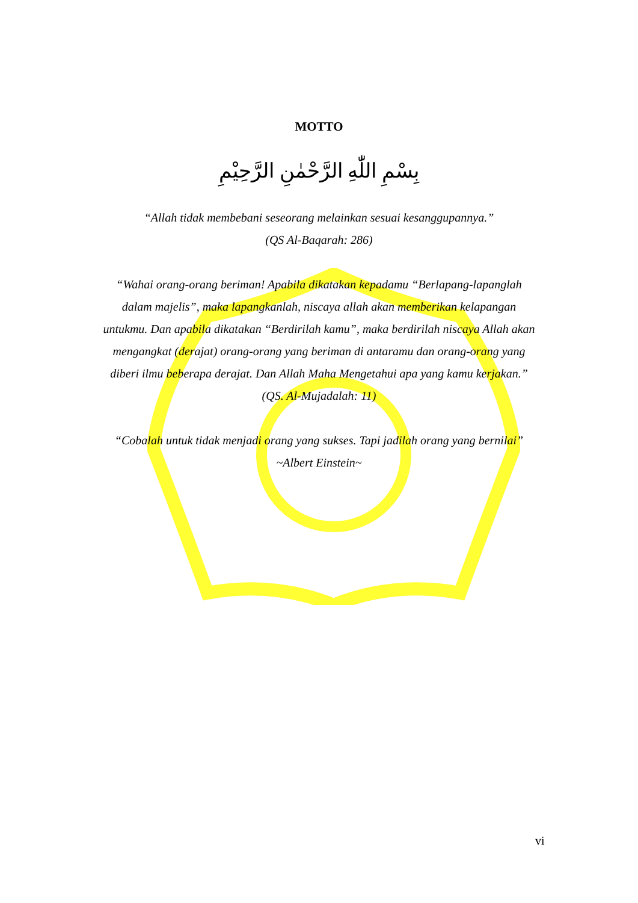MOTTO
بِسْمِ اللّٰهِ الرَّحْمٰنِ الرَّحِيْمِ
“Allah tidak membebani seseorang melainkan sesuai kesanggupannya.”
(QS Al-Baqarah: 286)
“Wahai orang-orang beriman! Apabila dikatakan kepadamu “Berlapang-lapanglah dalam majelis”, maka lapangkanlah, niscaya allah akan memberikan kelapangan untukmu. Dan apabila dikatakan “Berdirilah kamu”, maka berdirilah niscaya Allah akan mengangkat (derajat) orang-orang yang beriman di antaramu dan orang-orang yang diberi ilmu beberapa derajat. Dan Allah Maha Mengetahui apa yang kamu kerjakan.”
(QS. Al-Mujadalah: 11)
“Cobalah untuk tidak menjadi orang yang sukses. Tapi jadilah orang yang bernilai”
~Albert Einstein~
vi